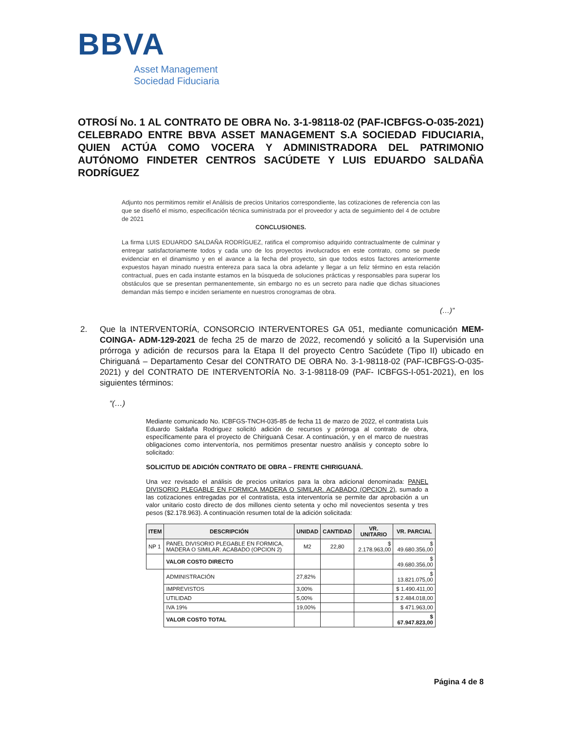BBVA
Asset Management
Sociedad Fiduciaria
OTROSÍ No. 1 AL CONTRATO DE OBRA No. 3-1-98118-02 (PAF-ICBFGS-O-035-2021) CELEBRADO ENTRE BBVA ASSET MANAGEMENT S.A SOCIEDAD FIDUCIARIA, QUIEN ACTÚA COMO VOCERA Y ADMINISTRADORA DEL PATRIMONIO AUTÓNOMO FINDETER CENTROS SACÚDETE Y LUIS EDUARDO SALDAÑA RODRÍGUEZ
Adjunto nos permitimos remitir el Análisis de precios Unitarios correspondiente, las cotizaciones de referencia con las que se diseñó el mismo, especificación técnica suministrada por el proveedor y acta de seguimiento del 4 de octubre de 2021
CONCLUSIONES.
La firma LUIS EDUARDO SALDAÑA RODRÍGUEZ, ratifica el compromiso adquirido contractualmente de culminar y entregar satisfactoriamente todos y cada uno de los proyectos involucrados en este contrato, como se puede evidenciar en el dinamismo y en el avance a la fecha del proyecto, sin que todos estos factores anteriormente expuestos hayan minado nuestra entereza para saca la obra adelante y llegar a un feliz término en esta relación contractual, pues en cada instante estamos en la búsqueda de soluciones prácticas y responsables para superar los obstáculos que se presentan permanentemente, sin embargo no es un secreto para nadie que dichas situaciones demandan más tiempo e inciden seriamente en nuestros cronogramas de obra.
(…)”
2. Que la INTERVENTORÍA, CONSORCIO INTERVENTORES GA 051, mediante comunicación MEM- COINGA- ADM-129-2021 de fecha 25 de marzo de 2022, recomendó y solicitó a la Supervisión una prórroga y adición de recursos para la Etapa II del proyecto Centro Sacúdete (Tipo II) ubicado en Chiriguaná – Departamento Cesar del CONTRATO DE OBRA No. 3-1-98118-02 (PAF-ICBFGS-O-035-2021) y del CONTRATO DE INTERVENTORÍA No. 3-1-98118-09 (PAF- ICBFGS-I-051-2021), en los siguientes términos:
“(…)
Mediante comunicado No. ICBFGS-TNCH-035-85 de fecha 11 de marzo de 2022, el contratista Luis Eduardo Saldaña Rodriguez solicitó adición de recursos y prórroga al contrato de obra, específicamente para el proyecto de Chiriguaná Cesar. A continuación, y en el marco de nuestras obligaciones como interventoría, nos permitimos presentar nuestro análisis y concepto sobre lo solicitado:
SOLICITUD DE ADICIÓN CONTRATO DE OBRA – FRENTE CHIRIGUANÁ.
Una vez revisado el análisis de precios unitarios para la obra adicional denominada: PANEL DIVISORIO PLEGABLE EN FORMICA MADERA O SIMILAR. ACABADO (OPCION 2), sumado a las cotizaciones entregadas por el contratista, esta interventoría se permite dar aprobación a un valor unitario costo directo de dos millones ciento setenta y ocho mil novecientos sesenta y tres pesos ($2.178.963). A continuación resumen total de la adición solicitada:
| ITEM | DESCRIPCIÓN | UNIDAD | CANTIDAD | VR. UNITARIO | VR. PARCIAL |
| --- | --- | --- | --- | --- | --- |
| NP 1 | PANEL DIVISORIO PLEGABLE EN FORMICA, MADERA O SIMILAR. ACABADO (OPCION 2) | M2 | 22,80 | $ 2.178.963,00 | $ 49.680.356,00 |
| | VALOR COSTO DIRECTO | | | | $ 49.680.356,00 |
| | ADMINISTRACIÓN | 27,82% | | | $ 13.821.075,00 |
| | IMPREVISTOS | 3,00% | | | $ 1.490.411,00 |
| | UTILIDAD | 5,00% | | | $ 2.484.018,00 |
| | IVA 19% | 19,00% | | | $ 471.963,00 |
| | VALOR COSTO TOTAL | | | | $ 67.947.823,00 |
Página 4 de 8